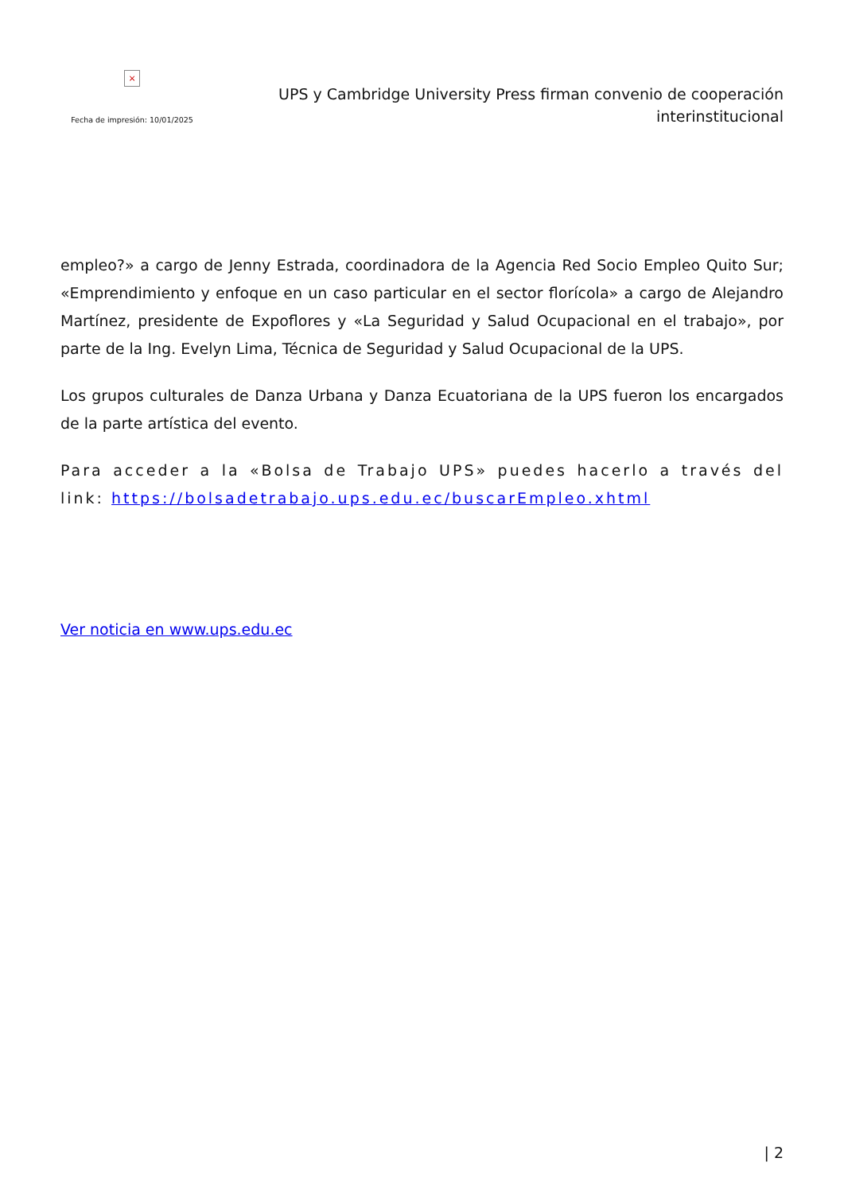×
Fecha de impresión: 10/01/2025
UPS y Cambridge University Press firman convenio de cooperación interinstitucional
empleo?» a cargo de Jenny Estrada, coordinadora de la Agencia Red Socio Empleo Quito Sur; «Emprendimiento y enfoque en un caso particular en el sector florícola» a cargo de Alejandro Martínez, presidente de Expoflores y «La Seguridad y Salud Ocupacional en el trabajo», por parte de la Ing. Evelyn Lima, Técnica de Seguridad y Salud Ocupacional de la UPS.
Los grupos culturales de Danza Urbana y Danza Ecuatoriana de la UPS fueron los encargados de la parte artística del evento.
Para acceder a la «Bolsa de Trabajo UPS» puedes hacerlo a través del link: https://bolsadetrabajo.ups.edu.ec/buscarEmpleo.xhtml
Ver noticia en www.ups.edu.ec
| 2